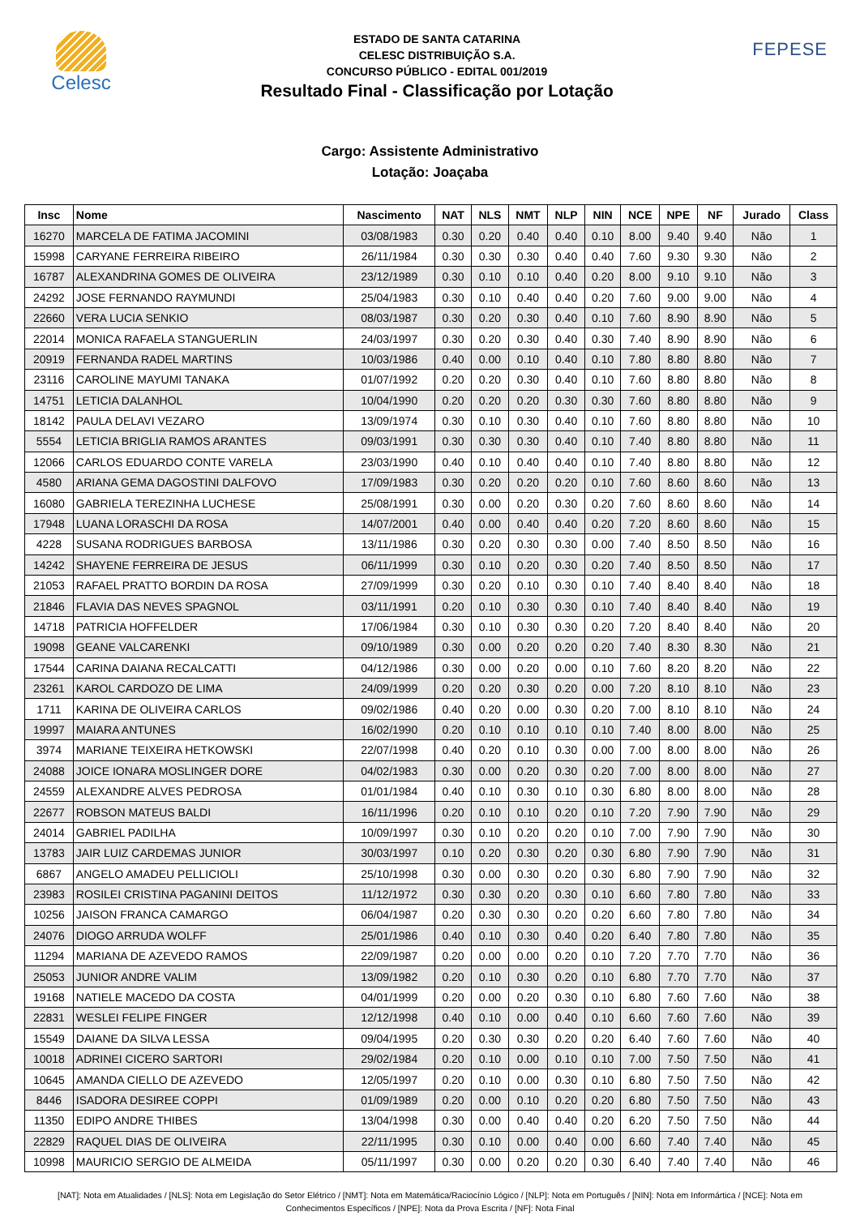Celesc
ESTADO DE SANTA CATARINA
CELESC DISTRIBUIÇÃO S.A.
CONCURSO PÚBLICO - EDITAL 001/2019
Resultado Final - Classificação por Lotação
FEPESE
Cargo: Assistente Administrativo
Lotação: Joaçaba
| Insc | Nome | Nascimento | NAT | NLS | NMT | NLP | NIN | NCE | NPE | NF | Jurado | Class |
| --- | --- | --- | --- | --- | --- | --- | --- | --- | --- | --- | --- | --- |
| 16270 | MARCELA DE FATIMA JACOMINI | 03/08/1983 | 0.30 | 0.20 | 0.40 | 0.40 | 0.10 | 8.00 | 9.40 | 9.40 | Não | 1 |
| 15998 | CARYANE FERREIRA RIBEIRO | 26/11/1984 | 0.30 | 0.30 | 0.30 | 0.40 | 0.40 | 7.60 | 9.30 | 9.30 | Não | 2 |
| 16787 | ALEXANDRINA GOMES DE OLIVEIRA | 23/12/1989 | 0.30 | 0.10 | 0.10 | 0.40 | 0.20 | 8.00 | 9.10 | 9.10 | Não | 3 |
| 24292 | JOSE FERNANDO RAYMUNDI | 25/04/1983 | 0.30 | 0.10 | 0.40 | 0.40 | 0.20 | 7.60 | 9.00 | 9.00 | Não | 4 |
| 22660 | VERA LUCIA SENKIO | 08/03/1987 | 0.30 | 0.20 | 0.30 | 0.40 | 0.10 | 7.60 | 8.90 | 8.90 | Não | 5 |
| 22014 | MONICA RAFAELA STANGUERLIN | 24/03/1997 | 0.30 | 0.20 | 0.30 | 0.40 | 0.30 | 7.40 | 8.90 | 8.90 | Não | 6 |
| 20919 | FERNANDA RADEL MARTINS | 10/03/1986 | 0.40 | 0.00 | 0.10 | 0.40 | 0.10 | 7.80 | 8.80 | 8.80 | Não | 7 |
| 23116 | CAROLINE MAYUMI TANAKA | 01/07/1992 | 0.20 | 0.20 | 0.30 | 0.40 | 0.10 | 7.60 | 8.80 | 8.80 | Não | 8 |
| 14751 | LETICIA DALANHOL | 10/04/1990 | 0.20 | 0.20 | 0.20 | 0.30 | 0.30 | 7.60 | 8.80 | 8.80 | Não | 9 |
| 18142 | PAULA DELAVI VEZARO | 13/09/1974 | 0.30 | 0.10 | 0.30 | 0.40 | 0.10 | 7.60 | 8.80 | 8.80 | Não | 10 |
| 5554 | LETICIA BRIGLIA RAMOS ARANTES | 09/03/1991 | 0.30 | 0.30 | 0.30 | 0.40 | 0.10 | 7.40 | 8.80 | 8.80 | Não | 11 |
| 12066 | CARLOS EDUARDO CONTE VARELA | 23/03/1990 | 0.40 | 0.10 | 0.40 | 0.40 | 0.10 | 7.40 | 8.80 | 8.80 | Não | 12 |
| 4580 | ARIANA GEMA DAGOSTINI DALFOVO | 17/09/1983 | 0.30 | 0.20 | 0.20 | 0.20 | 0.10 | 7.60 | 8.60 | 8.60 | Não | 13 |
| 16080 | GABRIELA TEREZINHA LUCHESE | 25/08/1991 | 0.30 | 0.00 | 0.20 | 0.30 | 0.20 | 7.60 | 8.60 | 8.60 | Não | 14 |
| 17948 | LUANA LORASCHI DA ROSA | 14/07/2001 | 0.40 | 0.00 | 0.40 | 0.40 | 0.20 | 7.20 | 8.60 | 8.60 | Não | 15 |
| 4228 | SUSANA RODRIGUES BARBOSA | 13/11/1986 | 0.30 | 0.20 | 0.30 | 0.30 | 0.00 | 7.40 | 8.50 | 8.50 | Não | 16 |
| 14242 | SHAYENE FERREIRA DE JESUS | 06/11/1999 | 0.30 | 0.10 | 0.20 | 0.30 | 0.20 | 7.40 | 8.50 | 8.50 | Não | 17 |
| 21053 | RAFAEL PRATTO BORDIN DA ROSA | 27/09/1999 | 0.30 | 0.20 | 0.10 | 0.30 | 0.10 | 7.40 | 8.40 | 8.40 | Não | 18 |
| 21846 | FLAVIA DAS NEVES SPAGNOL | 03/11/1991 | 0.20 | 0.10 | 0.30 | 0.30 | 0.10 | 7.40 | 8.40 | 8.40 | Não | 19 |
| 14718 | PATRICIA HOFFELDER | 17/06/1984 | 0.30 | 0.10 | 0.30 | 0.30 | 0.20 | 7.20 | 8.40 | 8.40 | Não | 20 |
| 19098 | GEANE VALCARENKI | 09/10/1989 | 0.30 | 0.00 | 0.20 | 0.20 | 0.20 | 7.40 | 8.30 | 8.30 | Não | 21 |
| 17544 | CARINA DAIANA RECALCATTI | 04/12/1986 | 0.30 | 0.00 | 0.20 | 0.00 | 0.10 | 7.60 | 8.20 | 8.20 | Não | 22 |
| 23261 | KAROL CARDOZO DE LIMA | 24/09/1999 | 0.20 | 0.20 | 0.30 | 0.20 | 0.00 | 7.20 | 8.10 | 8.10 | Não | 23 |
| 1711 | KARINA DE OLIVEIRA CARLOS | 09/02/1986 | 0.40 | 0.20 | 0.00 | 0.30 | 0.20 | 7.00 | 8.10 | 8.10 | Não | 24 |
| 19997 | MAIARA ANTUNES | 16/02/1990 | 0.20 | 0.10 | 0.10 | 0.10 | 0.10 | 7.40 | 8.00 | 8.00 | Não | 25 |
| 3974 | MARIANE TEIXEIRA HETKOWSKI | 22/07/1998 | 0.40 | 0.20 | 0.10 | 0.30 | 0.00 | 7.00 | 8.00 | 8.00 | Não | 26 |
| 24088 | JOICE IONARA MOSLINGER DORE | 04/02/1983 | 0.30 | 0.00 | 0.20 | 0.30 | 0.20 | 7.00 | 8.00 | 8.00 | Não | 27 |
| 24559 | ALEXANDRE ALVES PEDROSA | 01/01/1984 | 0.40 | 0.10 | 0.30 | 0.10 | 0.30 | 6.80 | 8.00 | 8.00 | Não | 28 |
| 22677 | ROBSON MATEUS BALDI | 16/11/1996 | 0.20 | 0.10 | 0.10 | 0.20 | 0.10 | 7.20 | 7.90 | 7.90 | Não | 29 |
| 24014 | GABRIEL PADILHA | 10/09/1997 | 0.30 | 0.10 | 0.20 | 0.20 | 0.10 | 7.00 | 7.90 | 7.90 | Não | 30 |
| 13783 | JAIR LUIZ CARDEMAS JUNIOR | 30/03/1997 | 0.10 | 0.20 | 0.30 | 0.20 | 0.30 | 6.80 | 7.90 | 7.90 | Não | 31 |
| 6867 | ANGELO AMADEU PELLICIOLI | 25/10/1998 | 0.30 | 0.00 | 0.30 | 0.20 | 0.30 | 6.80 | 7.90 | 7.90 | Não | 32 |
| 23983 | ROSILEI CRISTINA PAGANINI DEITOS | 11/12/1972 | 0.30 | 0.30 | 0.20 | 0.30 | 0.10 | 6.60 | 7.80 | 7.80 | Não | 33 |
| 10256 | JAISON FRANCA CAMARGO | 06/04/1987 | 0.20 | 0.30 | 0.30 | 0.20 | 0.20 | 6.60 | 7.80 | 7.80 | Não | 34 |
| 24076 | DIOGO ARRUDA WOLFF | 25/01/1986 | 0.40 | 0.10 | 0.30 | 0.40 | 0.20 | 6.40 | 7.80 | 7.80 | Não | 35 |
| 11294 | MARIANA DE AZEVEDO RAMOS | 22/09/1987 | 0.20 | 0.00 | 0.00 | 0.20 | 0.10 | 7.20 | 7.70 | 7.70 | Não | 36 |
| 25053 | JUNIOR ANDRE VALIM | 13/09/1982 | 0.20 | 0.10 | 0.30 | 0.20 | 0.10 | 6.80 | 7.70 | 7.70 | Não | 37 |
| 19168 | NATIELE MACEDO DA COSTA | 04/01/1999 | 0.20 | 0.00 | 0.20 | 0.30 | 0.10 | 6.80 | 7.60 | 7.60 | Não | 38 |
| 22831 | WESLEI FELIPE FINGER | 12/12/1998 | 0.40 | 0.10 | 0.00 | 0.40 | 0.10 | 6.60 | 7.60 | 7.60 | Não | 39 |
| 15549 | DAIANE DA SILVA LESSA | 09/04/1995 | 0.20 | 0.30 | 0.30 | 0.20 | 0.20 | 6.40 | 7.60 | 7.60 | Não | 40 |
| 10018 | ADRINEI CICERO SARTORI | 29/02/1984 | 0.20 | 0.10 | 0.00 | 0.10 | 0.10 | 7.00 | 7.50 | 7.50 | Não | 41 |
| 10645 | AMANDA CIELLO DE AZEVEDO | 12/05/1997 | 0.20 | 0.10 | 0.00 | 0.30 | 0.10 | 6.80 | 7.50 | 7.50 | Não | 42 |
| 8446 | ISADORA DESIREE COPPI | 01/09/1989 | 0.20 | 0.00 | 0.10 | 0.20 | 0.20 | 6.80 | 7.50 | 7.50 | Não | 43 |
| 11350 | EDIPO ANDRE THIBES | 13/04/1998 | 0.30 | 0.00 | 0.40 | 0.40 | 0.20 | 6.20 | 7.50 | 7.50 | Não | 44 |
| 22829 | RAQUEL DIAS DE OLIVEIRA | 22/11/1995 | 0.30 | 0.10 | 0.00 | 0.40 | 0.00 | 6.60 | 7.40 | 7.40 | Não | 45 |
| 10998 | MAURICIO SERGIO DE ALMEIDA | 05/11/1997 | 0.30 | 0.00 | 0.20 | 0.20 | 0.30 | 6.40 | 7.40 | 7.40 | Não | 46 |
[NAT]: Nota em Atualidades / [NLS]: Nota em Legislação do Setor Elétrico / [NMT]: Nota em Matemática/Raciocínio Lógico / [NLP]: Nota em Português / [NIN]: Nota em Informártica / [NCE]: Nota em Conhecimentos Específicos / [NPE]: Nota da Prova Escrita / [NF]: Nota Final